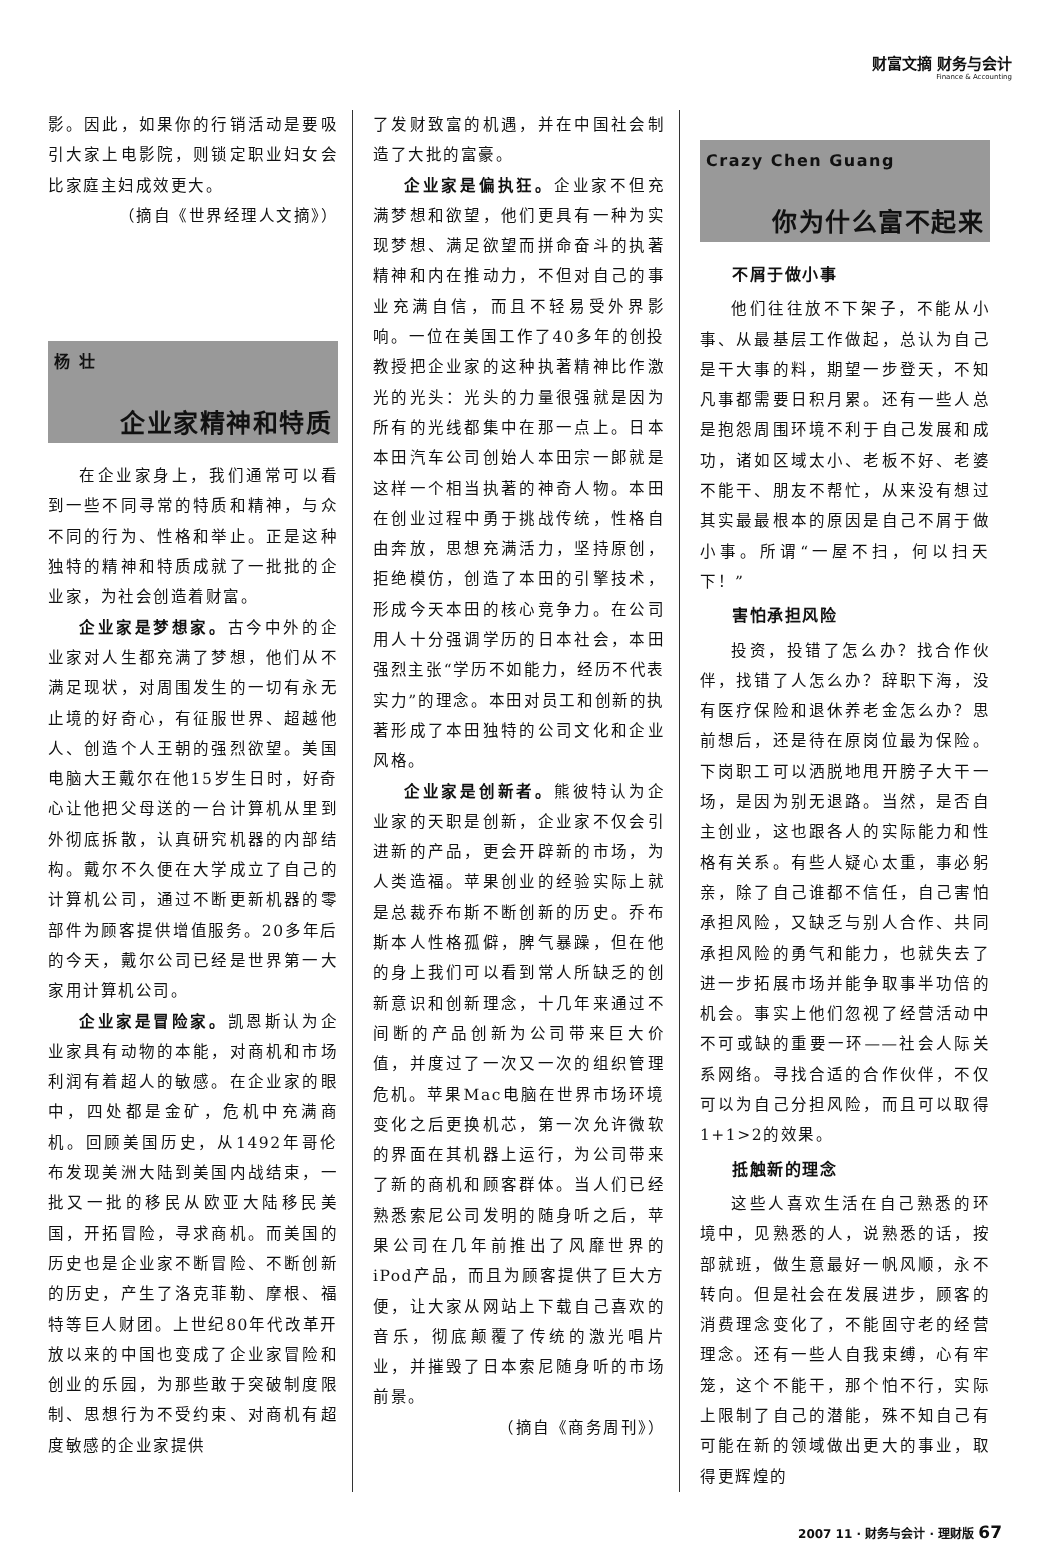财富文摘 财务与会计
Finance & Accounting
影。因此，如果你的行销活动是要吸引大家上电影院，则锁定职业妇女会比家庭主妇成效更大。
（摘自《世界经理人文摘》）
杨 壮
企业家精神和特质
在企业家身上，我们通常可以看到一些不同寻常的特质和精神，与众不同的行为、性格和举止。正是这种独特的精神和特质成就了一批批的企业家，为社会创造着财富。
企业家是梦想家。古今中外的企业家对人生都充满了梦想，他们从不满足现状，对周围发生的一切有永无止境的好奇心，有征服世界、超越他人、创造个人王朝的强烈欲望。美国电脑大王戴尔在他15岁生日时，好奇心让他把父母送的一台计算机从里到外彻底拆散，认真研究机器的内部结构。戴尔不久便在大学成立了自己的计算机公司，通过不断更新机器的零部件为顾客提供增值服务。20多年后的今天，戴尔公司已经是世界第一大家用计算机公司。
企业家是冒险家。凯恩斯认为企业家具有动物的本能，对商机和市场利润有着超人的敏感。在企业家的眼中，四处都是金矿，危机中充满商机。回顾美国历史，从1492年哥伦布发现美洲大陆到美国内战结束，一批又一批的移民从欧亚大陆移民美国，开拓冒险，寻求商机。而美国的历史也是企业家不断冒险、不断创新的历史，产生了洛克菲勒、摩根、福特等巨人财团。上世纪80年代改革开放以来的中国也变成了企业家冒险和创业的乐园，为那些敢于突破制度限制、思想行为不受约束、对商机有超度敏感的企业家提供
了发财致富的机遇，并在中国社会制造了大批的富豪。
企业家是偏执狂。企业家不但充满梦想和欲望，他们更具有一种为实现梦想、满足欲望而拼命奋斗的执著精神和内在推动力，不但对自己的事业充满自信，而且不轻易受外界影响。一位在美国工作了40多年的创投教授把企业家的这种执著精神比作激光的光头：光头的力量很强就是因为所有的光线都集中在那一点上。日本本田汽车公司创始人本田宗一郎就是这样一个相当执著的神奇人物。本田在创业过程中勇于挑战传统，性格自由奔放，思想充满活力，坚持原创，拒绝模仿，创造了本田的引擎技术，形成今天本田的核心竞争力。在公司用人十分强调学历的日本社会，本田强烈主张“学历不如能力，经历不代表实力”的理念。本田对员工和创新的执著形成了本田独特的公司文化和企业风格。
企业家是创新者。熊彼特认为企业家的天职是创新，企业家不仅会引进新的产品，更会开辟新的市场，为人类造福。苹果创业的经验实际上就是总裁乔布斯不断创新的历史。乔布斯本人性格孤僻，脾气暴躁，但在他的身上我们可以看到常人所缺乏的创新意识和创新理念，十几年来通过不间断的产品创新为公司带来巨大价值，并度过了一次又一次的组织管理危机。苹果Mac电脑在世界市场环境变化之后更换机芯，第一次允许微软的界面在其机器上运行，为公司带来了新的商机和顾客群体。当人们已经熟悉索尼公司发明的随身听之后，苹果公司在几年前推出了风靡世界的iPod产品，而且为顾客提供了巨大方便，让大家从网站上下载自己喜欢的音乐，彻底颠覆了传统的激光唱片业，并摧毁了日本索尼随身听的市场前景。
（摘自《商务周刊》）
Crazy Chen Guang
你为什么富不起来
不屑于做小事
他们往往放不下架子，不能从小事、从最基层工作做起，总认为自己是干大事的料，期望一步登天，不知凡事都需要日积月累。还有一些人总是抱怨周围环境不利于自己发展和成功，诸如区域太小、老板不好、老婆不能干、朋友不帮忙，从来没有想过其实最最根本的原因是自己不屑于做小事。所谓“一屋不扫，何以扫天下！”
害怕承担风险
投资，投错了怎么办？找合作伙伴，找错了人怎么办？辞职下海，没有医疗保险和退休养老金怎么办？思前想后，还是待在原岗位最为保险。下岗职工可以洒脱地甩开膀子大干一场，是因为别无退路。当然，是否自主创业，这也跟各人的实际能力和性格有关系。有些人疑心太重，事必躬亲，除了自己谁都不信任，自己害怕承担风险，又缺乏与别人合作、共同承担风险的勇气和能力，也就失去了进一步拓展市场并能争取事半功倍的机会。事实上他们忽视了经营活动中不可或缺的重要一环——社会人际关系网络。寻找合适的合作伙伴，不仅可以为自己分担风险，而且可以取得1+1>2的效果。
抵触新的理念
这些人喜欢生活在自己熟悉的环境中，见熟悉的人，说熟悉的话，按部就班，做生意最好一帆风顺，永不转向。但是社会在发展进步，顾客的消费理念变化了，不能固守老的经营理念。还有一些人自我束缚，心有牢笼，这个不能干，那个怕不行，实际上限制了自己的潜能，殊不知自己有可能在新的领域做出更大的事业，取得更辉煌的
2007 11 · 财务与会计 · 理财版 67